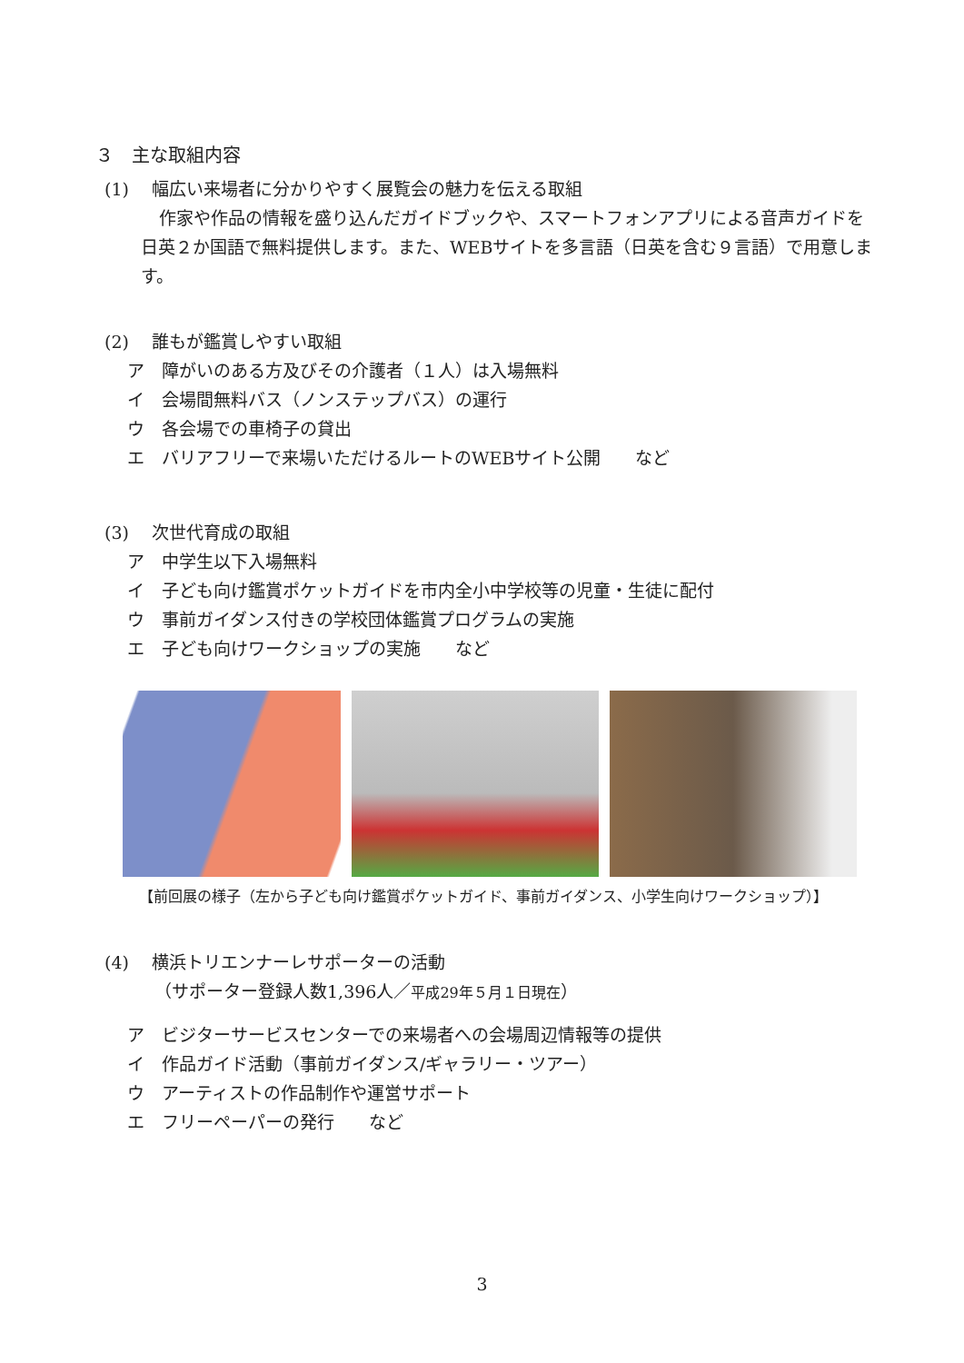３　主な取組内容
(1)　 幅広い来場者に分かりやすく展覧会の魅力を伝える取組
作家や作品の情報を盛り込んだガイドブックや、スマートフォンアプリによる音声ガイドを日英２か国語で無料提供します。また、WEBサイトを多言語（日英を含む９言語）で用意します。
(2)　 誰もが鑑賞しやすい取組
ア　障がいのある方及びその介護者（１人）は入場無料
イ　会場間無料バス（ノンステップバス）の運行
ウ　各会場での車椅子の貸出
エ　バリアフリーで来場いただけるルートのWEBサイト公開　　など
(3)　 次世代育成の取組
ア　中学生以下入場無料
イ　子ども向け鑑賞ポケットガイドを市内全小中学校等の児童・生徒に配付
ウ　事前ガイダンス付きの学校団体鑑賞プログラムの実施
エ　子ども向けワークショップの実施　　など
【前回展の様子（左から子ども向け鑑賞ポケットガイド、事前ガイダンス、小学生向けワークショップ）】
(4)　 横浜トリエンナーレサポーターの活動
（サポーター登録人数1,396人／平成29年５月１日現在）
ア　ビジターサービスセンターでの来場者への会場周辺情報等の提供
イ　作品ガイド活動（事前ガイダンス/ギャラリー・ツアー）
ウ　アーティストの作品制作や運営サポート
エ　フリーペーパーの発行　　など
3